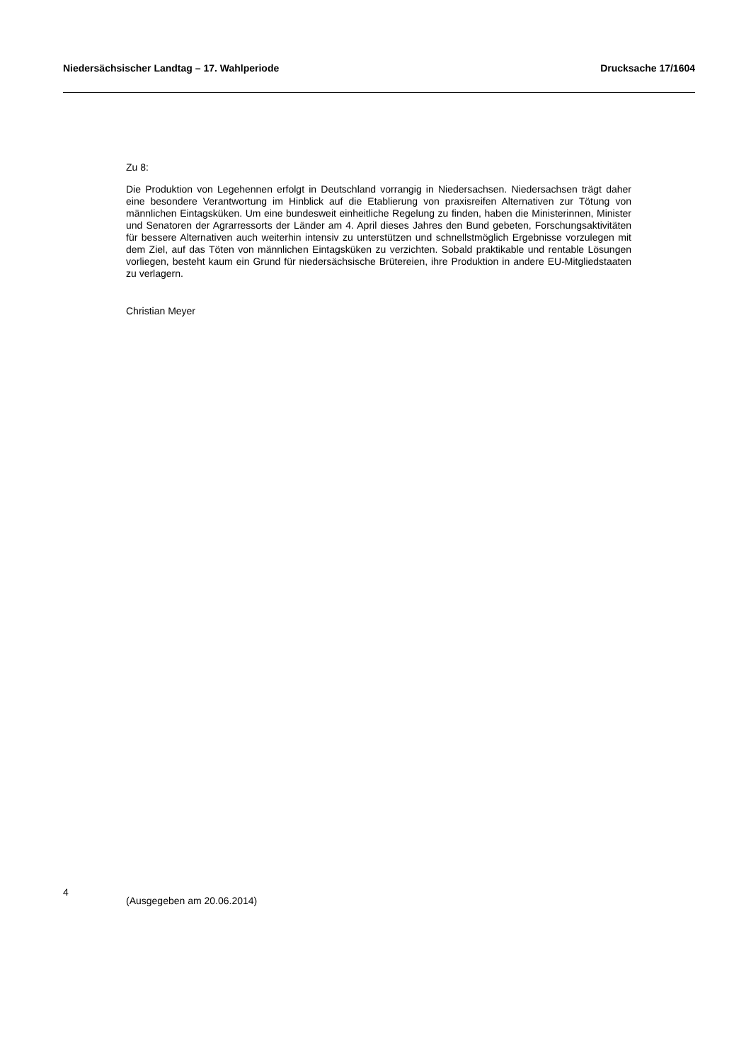Niedersächsischer Landtag – 17. Wahlperiode Drucksache 17/1604
Zu 8:
Die Produktion von Legehennen erfolgt in Deutschland vorrangig in Niedersachsen. Niedersachsen trägt daher eine besondere Verantwortung im Hinblick auf die Etablierung von praxisreifen Alternativen zur Tötung von männlichen Eintagsküken. Um eine bundesweit einheitliche Regelung zu finden, haben die Ministerinnen, Minister und Senatoren der Agrarressorts der Länder am 4. April dieses Jahres den Bund gebeten, Forschungsaktivitäten für bessere Alternativen auch weiterhin intensiv zu unterstützen und schnellstmöglich Ergebnisse vorzulegen mit dem Ziel, auf das Töten von männlichen Eintagsküken zu verzichten. Sobald praktikable und rentable Lösungen vorliegen, besteht kaum ein Grund für niedersächsische Brütereien, ihre Produktion in andere EU-Mitgliedstaaten zu verlagern.
Christian Meyer
4 (Ausgegeben am 20.06.2014)